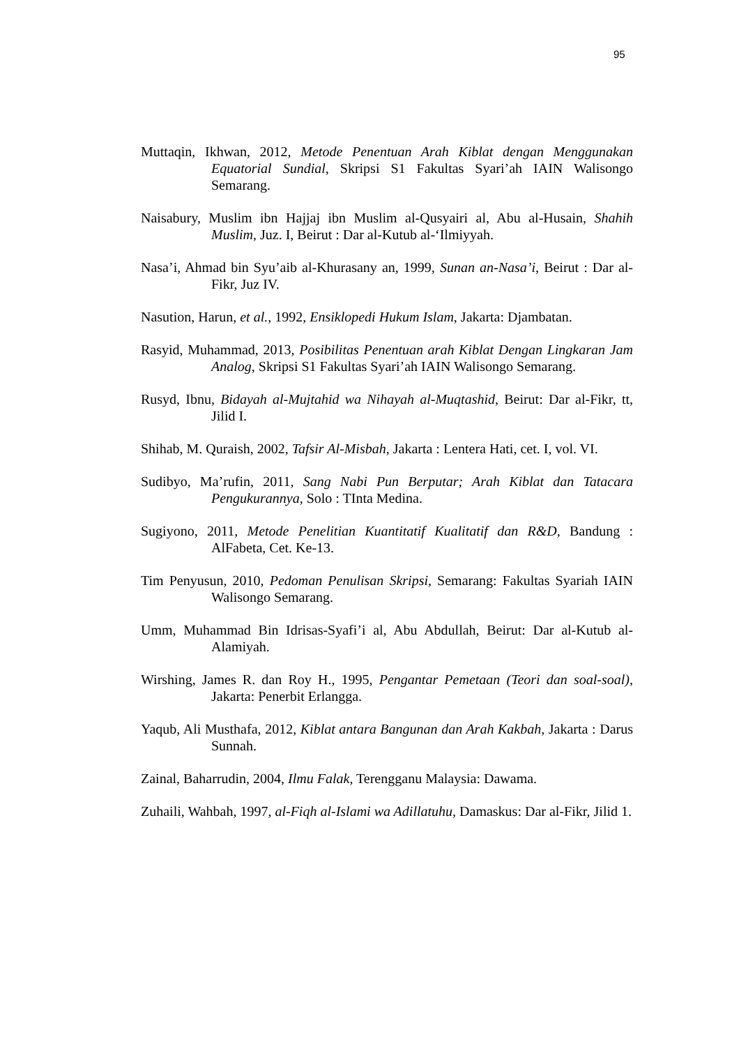95
Muttaqin, Ikhwan, 2012, Metode Penentuan Arah Kiblat dengan Menggunakan Equatorial Sundial, Skripsi S1 Fakultas Syari’ah IAIN Walisongo Semarang.
Naisabury, Muslim ibn Hajjaj ibn Muslim al-Qusyairi al, Abu al-Husain, Shahih Muslim, Juz. I, Beirut : Dar al-Kutub al-‘Ilmiyyah.
Nasa’i, Ahmad bin Syu’aib al-Khurasany an, 1999, Sunan an-Nasa’i, Beirut : Dar al-Fikr, Juz IV.
Nasution, Harun, et al., 1992, Ensiklopedi Hukum Islam, Jakarta: Djambatan.
Rasyid, Muhammad, 2013, Posibilitas Penentuan arah Kiblat Dengan Lingkaran Jam Analog, Skripsi S1 Fakultas Syari’ah IAIN Walisongo Semarang.
Rusyd, Ibnu, Bidayah al-Mujtahid wa Nihayah al-Muqtashid, Beirut: Dar al-Fikr, tt, Jilid I.
Shihab, M. Quraish, 2002, Tafsir Al-Misbah, Jakarta : Lentera Hati, cet. I, vol. VI.
Sudibyo, Ma’rufin, 2011, Sang Nabi Pun Berputar; Arah Kiblat dan Tatacara Pengukurannya, Solo : TInta Medina.
Sugiyono, 2011, Metode Penelitian Kuantitatif Kualitatif dan R&D, Bandung : AlFabeta, Cet. Ke-13.
Tim Penyusun, 2010, Pedoman Penulisan Skripsi, Semarang: Fakultas Syariah IAIN Walisongo Semarang.
Umm, Muhammad Bin Idrisas-Syafi’i al, Abu Abdullah, Beirut: Dar al-Kutub al-Alamiyah.
Wirshing, James R. dan Roy H., 1995, Pengantar Pemetaan (Teori dan soal-soal), Jakarta: Penerbit Erlangga.
Yaqub, Ali Musthafa, 2012, Kiblat antara Bangunan dan Arah Kakbah, Jakarta : Darus Sunnah.
Zainal, Baharrudin, 2004, Ilmu Falak, Terengganu Malaysia: Dawama.
Zuhaili, Wahbah, 1997, al-Fiqh al-Islami wa Adillatuhu, Damaskus: Dar al-Fikr, Jilid 1.